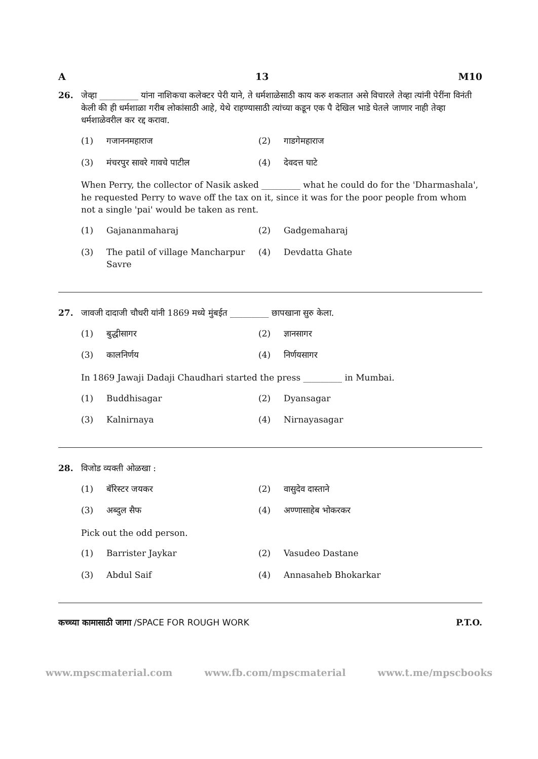A 13 M10
26. जेव्हा _________ यांना नाशिकचा कलेक्टर पेरी याने, ते धर्मशाळेसाठी काय करु शकतात असे विचारले तेव्हा त्यांनी पेरींना विनंती केली की ही धर्मशाळा गरीब लोकांसाठी आहे, येथे राहण्यासाठी त्यांच्या कडून एक पै देखिल भाडे घेतले जाणार नाही तेव्हा धर्मशाळेवरील कर रद्द करावा.
(1) गजाननमहाराज (2) गाडगेमहाराज (3) मंचरपुर सावरे गावचे पाटील (4) देवदत्त घाटे
When Perry, the collector of Nasik asked _________ what he could do for the 'Dharmashala', he requested Perry to wave off the tax on it, since it was for the poor people from whom not a single 'pai' would be taken as rent.
(1) Gajananmaharaj (2) Gadgemaharaj (3) The patil of village Mancharpur Savre (4) Devdatta Ghate
27. जावजी दादाजी चौधरी यांनी 1869 मध्ये मुंबईत _________ छापखाना सुरु केला.
(1) बुद्धीसागर (2) ज्ञानसागर (3) कालनिर्णय (4) निर्णयसागर
In 1869 Jawaji Dadaji Chaudhari started the press _________ in Mumbai.
(1) Buddhisagar (2) Dyansagar (3) Kalnirnaya (4) Nirnayasagar
28. विजोड व्यक्ती ओळखा :
(1) बॅरिस्टर जयकर (2) वासुदेव दास्ताने (3) अब्दुल सैफ (4) अण्णासाहेब भोकरकर
Pick out the odd person.
(1) Barrister Jaykar (2) Vasudeo Dastane (3) Abdul Saif (4) Annasaheb Bhokarkar
कच्च्या कामासाठी जागा /SPACE FOR ROUGH WORK P.T.O.
www.mpscmaterial.com www.fb.com/mpscmaterial www.t.me/mpscbooks